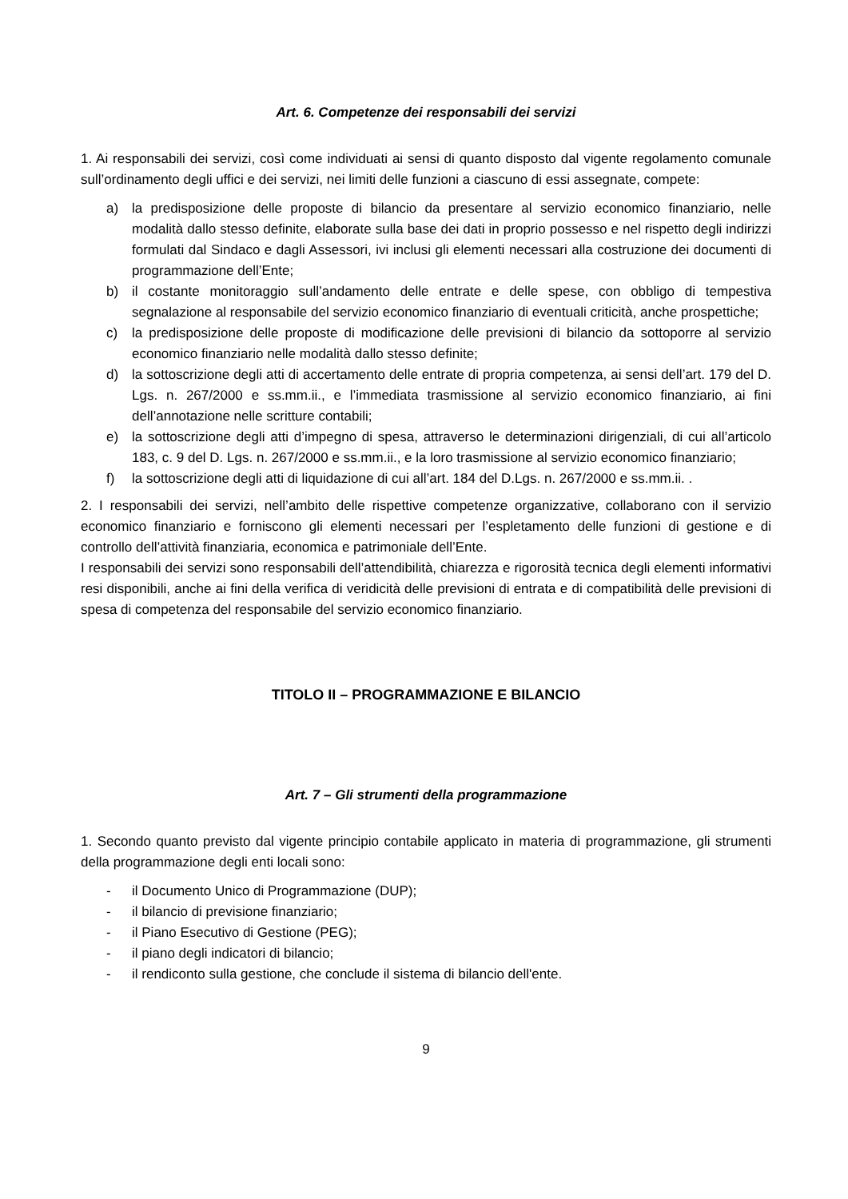Art. 6. Competenze dei responsabili dei servizi
1. Ai responsabili dei servizi, così come individuati ai sensi di quanto disposto dal vigente regolamento comunale sull’ordinamento degli uffici e dei servizi, nei limiti delle funzioni a ciascuno di essi assegnate, compete:
a) la predisposizione delle proposte di bilancio da presentare al servizio economico finanziario, nelle modalità dallo stesso definite, elaborate sulla base dei dati in proprio possesso e nel rispetto degli indirizzi formulati dal Sindaco e dagli Assessori, ivi inclusi gli elementi necessari alla costruzione dei documenti di programmazione dell’Ente;
b) il costante monitoraggio sull’andamento delle entrate e delle spese, con obbligo di tempestiva segnalazione al responsabile del servizio economico finanziario di eventuali criticità, anche prospettiche;
c) la predisposizione delle proposte di modificazione delle previsioni di bilancio da sottoporre al servizio economico finanziario nelle modalità dallo stesso definite;
d) la sottoscrizione degli atti di accertamento delle entrate di propria competenza, ai sensi dell’art. 179 del D. Lgs. n. 267/2000 e ss.mm.ii., e l’immediata trasmissione al servizio economico finanziario, ai fini dell’annotazione nelle scritture contabili;
e) la sottoscrizione degli atti d’impegno di spesa, attraverso le determinazioni dirigenziali, di cui all’articolo 183, c. 9 del D. Lgs. n. 267/2000 e ss.mm.ii., e la loro trasmissione al servizio economico finanziario;
f) la sottoscrizione degli atti di liquidazione di cui all’art. 184 del D.Lgs. n. 267/2000 e ss.mm.ii. .
2. I responsabili dei servizi, nell’ambito delle rispettive competenze organizzative, collaborano con il servizio economico finanziario e forniscono gli elementi necessari per l’espletamento delle funzioni di gestione e di controllo dell’attività finanziaria, economica e patrimoniale dell’Ente.
I responsabili dei servizi sono responsabili dell’attendibilità, chiarezza e rigorosità tecnica degli elementi informativi resi disponibili, anche ai fini della verifica di veridicità delle previsioni di entrata e di compatibilità delle previsioni di spesa di competenza del responsabile del servizio economico finanziario.
TITOLO II – PROGRAMMAZIONE E BILANCIO
Art. 7 – Gli strumenti della programmazione
1. Secondo quanto previsto dal vigente principio contabile applicato in materia di programmazione, gli strumenti della programmazione degli enti locali sono:
- il Documento Unico di Programmazione (DUP);
- il bilancio di previsione finanziario;
- il Piano Esecutivo di Gestione (PEG);
- il piano degli indicatori di bilancio;
- il rendiconto sulla gestione, che conclude il sistema di bilancio dell'ente.
9